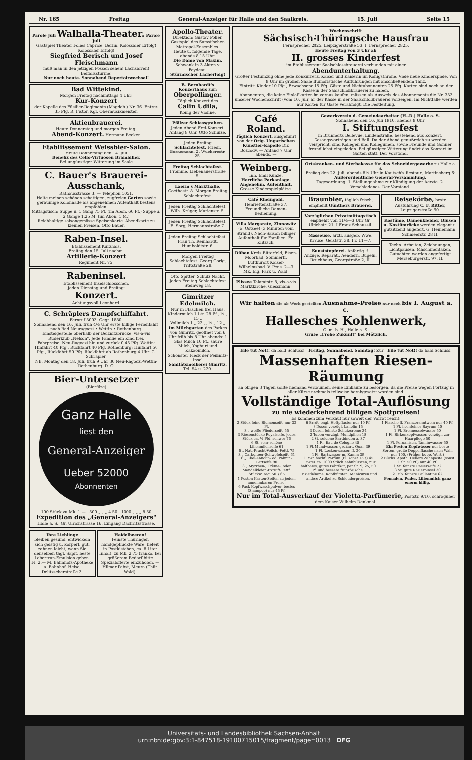Nr. 165 Freitag General-Anzeiger für Halle und den Saalkreis. 15. Juli Seite 15
Parole Juli Walhalla-Theater. Parole Juli
Gastspiel Theater Folies Caprice, Berlin. Kolossaler Erfolg! Kolossaler Erfolg!
Siegfried Berisch und Josef Fleischmann
muß man in den jetzigen Possen sehen! Lachsalven! Beifallsstürme!
Nur noch heute. Sonnabend Repertoirwechsel!
Bad Wittekind.
Morgen Freitag nachmittags 4 Uhr:
Kur-Konzert
der Kapelle des Füsilier-Regiments (Magdeb.) Nr. 36. Entree 35 Pfg. R. Fistor, Kgl. Obermusikmeister.
Aktienbrauerei.
Heute Donnerstag und morgen Freitag:
Abend-Konzert. Hermann Becker.
Etabliissement Weissbier-Salon.
Heute Donnerstag den 14. Juli
Benefiz des Cello-Virtuosen Brambiller.
Bei ungünstiger Witterung im Saale
C. Bauer's Brauerei-Ausschank,
Rathausstrasse 3. — Telephon 1051.
Halte meinen schönen schattigen, zugfreien Garten sowie geräumige Kolonnade als angenehmen Aufenthalt bestens empfohlen.
Mittagstisch: Suppe u. 1 Gang 75 Pf. (im Abon. 60 Pf.) Suppe u. 2 Gänge 1.25 M. (im Abon. 1 M.)
Reichhaltige saisongemässe Speisenkarte. Abendkarte zu kleinen Preisen. Otto Bauer.
Raben-Insel.
Etablissement Kurzhals.
Freitag den 15. Juli nachm.
Artillerie-Konzert
Regiment Nr. 75.
Rabeninsel.
Etablissement Inselschlösschen.
Jeden Dienstag und Freitag:
Konzert.
Achtungsvoll Leonhard.
C. Schräplers Dampfschiffahrt.
Fernruf 3003. Gegr. 1880.
Sonnabend den 16. Juli, früh 4½ Uhr erste billige Ferienfahrt nach Bad Neuragoczi • Wettin • Rothenburg.
Einsteigestelle oberhalb der Beiznitzbrücke, vis-a-vis Ruderklub „Nelson". Jede Familie ein Kind frei.
Fahrpreise: Neu-Ragoczi hin und zurück 0,45 Pfg. Wettin: Hinfahrt 40 Pfg., Rückfahrt 40 Pfg. Rothenburg: Hinfahrt 50 Pfg., Rückfahrt 50 Pfg. Rückfahrt ab Rothenburg 4 Uhr. C. Schräpler.
NB. Montag den 18. Juli, früh 9 Uhr 30 Neu-Ragoczi-Wettin-Rothenburg. D. O.
Bier-Untersetzer
(Bierfilze)
Ganz Halle
liest den
General-Anzeiger
Ueber 52000
Abonnenten
100 Stück zu Mk. 1.— 500 „ „ „ 4.50 1000 „ „ „ 8.50
Expedition des „General-Anzeigers"
Halle a. S., Gr. Ulrichstrasse 16, Eingang Dachritzstrasse.
Ihre Lieblinge
bleiben gesund, entwickeln sich geistig u. körperl. gut, zahnen leicht, wenn Sie denselben tägl. Sapit, beste Lebertran-Emulsion geben. Fl. 2.— M. Bahnhofs-Apotheke a. Bahnhof. Heise, Delitzscherstraße 3.
Heidelbeeren!
Feinste Thüringer, handgepflückte Ware, liefert in Postkistchen, ca. 8 Liter Inhalt, zu Mk. 2.75 franko. Bei größerem Bedarf bitte Spezialofferte einzuholen. — Hilmar Pabst, Meura (Thür. Wald).
Apollo-Theater.
Direktion: Gustav Poller.
Gastspiel des Samst'schen Metropol-Ensembles.
Heute u. folgende Tage, abends 8,15 Uhr:
Die Dame von Maxim.
Schwank in 3 Akten v. Feydeau.
Stürmischer Lacherfolg!
B. Bernhardt's Konzerthaus zum
Oberpollinger.
Täglich Konzert des
Calin Udila,
König der Violine.
Pfälzer Schiessgraben.
Jeden Abend Frei-Konzert. Anfang 8 Uhr. Otto Schulze.
Jeden Freitag Schlachtefest. Friedr. Bornemann, 2. Wucherestr. 25.
Freitag Schlachtefest. Fromme. Liebenauerstraße 5.
Laerm's Markthalle, Goethestr. 8. Morgen Freitag Schlachtefest.
Jeden Freitag Schlachtefest. Wilh. Krüger, Marienstr. 5.
Jeden Freitag Schlachtefest. E. Sorg, Hermannstraße 7.
Jeden Freitag Schlachtefest. Frau Th. Reinhardt, Humboldtstr. 6.
Morgen Freitag Schlachtefest. Georg Gorig, Triftstraße 28.
Otto Spitter, Schulz Nachf. Jeden Freitag Schlachtefest Steinweg 18.
Gimritzer Edelmilch.
Nur in Flaschen frei Haus.
Kindermilch 1 Ltr. 28 Pf., ½ „ 15 „
Vollmilch 1 „ 22 „, ½ „ 12 „
Im Milchgarten des Parkes von Gimritz, geöffnet von 6 Uhr früh bis 8 Uhr abends: 1 Glas Milch 10 Pf., saure Milch, Yoghurt und Kakaomilch.
Schönster Fleck der Peißnitz-Insel
Sanitätsmolkerei Gimritz.
Tel. 54 u. 220.
Wochenschrift
Sächsisch-Thüringsche Hausfrau
Fernsprecher 2825. Leipzigerstraße 53, I. Fernsprecher 2825.
Heute Freitag von 3 Uhr ab
II. grosses Kinderfest
im Etablissement Saalschlossbrauerei verbunden mit einer
Abendunterhaltung.
Großer Festumzug ohne jede Konkurrenz. Kaiser und Kaiserin im Königsthrone. Viele neue Kinderspiele. Von 8 Uhr im großen Saale Humoristische Aufführungen mit anschließendem Tanz.
Eintritt: Kinder 10 Pfg., Erwachsene 15 Pfg. Gäste und Nichtabonnenten 25 Pfg. Karten sind noch an der Kasse in der Saalschloßbrauerei zu haben.
Abonnenten, die keine Einlaßkarten im voraus kaufen, müssen als Ausweis des Abonnements die Nr. 333 unserer Wochenschrift (vom 10. Juli) an der Kasse in der Saalschloßbrauerei vorzeigen. Im Nichtfalle werden nur Karten für Gäste verabfolgt. Die Festleitung.
Café Roland.
Täglich Konzert, ausgeführt von der Orig. Ungarischen Künstler-Kapelle Dir. Bozcody. — Anfang 7 Uhr abends. —
Weinberg.
Inh. Emil Kunze.
Herrliche Parkanlage. Angenehm. Aufenthalt.
Grosse Kinderspielplätze.
Café Rheingold, Henriettenstraße 37. Freundliche Damen-Bedienung.
Villa Margarete, Zinnowitz (a. Ostsee) (3 Minuten vom Strand). Nach-Saison billiger Aufenthalt für Familien. Fr. Klitzsch.
Düben Kreis Bitterfeld, Eisen-Moorbad, Sommerfr. Luftkurort Kaiser-Wilhelmsbad. V. Pens. 2—3 Mk. Eig. Park u. Wald.
Plissee Talamtstr. 8, vis-a-vis Marktkirche. Giessmann.
Gewerkverein d. Gemeindearbeiter (H.-D.) Halle a. S.
Sonnabend den 16. Juli 1910, abends 8 Uhr
I. Stiftungsfest
in Brunnerts Bellevue, Lindenstraße, bestehend aus Konzert, Gesangsvorträgen und Ball. Da der Abend genußreich zu werden verspricht, sind Kollegen und Kolleginnen, sowie Freunde und Gönner freundlichst eingeladen. Bei günstiger Witterung findet das Konzert im Garten statt. Der Vorstand.
Ortskranken- und Sterbekasse für das Schneidergewerbe zu Halle a. S.
Freitag den 22. Juli, abends 8½ Uhr in Kautsch's Restaur., Martinsberg 6:
Außerordentliche General-Versammlung.
Tagesordnung: 1. Stellungnahme zur Kündigung der Aerzte. 2. Verschiedenes. Der Vorstand.
Braunbier, täglich frisch, empfiehlt Günthers Brauerei.
Vorzüglichen Privatmittagstisch empfiehlt von 11½—3 Uhr Gr. Ulrichstr. 21. I Franz Schaussil.
Masseuse, ärztl. ausgeb. Wwe. Krause, Geiststr. 38, I r. 11—7.
Kunststopferei. Anfertig. f. Anzüge, Reparat., Aendern, Bügeln, Rauchhaus, Georgstraße 2, II.
Reisekörbe, beste Ausführung C. F. Ritter, Leipzigerstraße 90.
Kostüme, Damenkleider, Blusen u. Kostümröcke werden elegant u. gutsitzend angefert. G. Heinemann, Schmeerstr. 28 II.
Techn. Arbeiten, Zeichnungen, Lichtpausen, Maschinentaxen, Gutachten werden angefertigt Merseburgerstr. 97, II.
Wir halten die ab Werk gestellten Ausnahme-Preise nur noch bis I. August a. c.
Hallesches Kohlenwerk,
G. m. b. H., Halle a. S.
Grube „Frohe Zukunft" bei Mötzlich.
Eile tut Not!! da bald Schluss! Freitag, Sonnabend, Sonntag! Zur Eile tut Not!! da bald Schluss!
Massenhaften Riesen-Räumung
an obigen 3 Tagen sollte niemand versäumen, seine Einkäufe zu besorgen, da die Preise wegen Fortzug in aller Kürze nochmals teilweise herabgesetzt worden sind.
Vollständige Total-Auflösung
zu nie wiederkehrend billigen Spottpreisen!
Es kommen zum Verkauf nur soweit der Vorrat reicht:
| 3 Stück feine Blumenseife nur 32 Pf. 3 „ weiße Fliederseife 55 3 Riesenstücke Royalseife, jedes Stück ca. ½ Pfd. schwer 76 6 St. sehr schöne Lilienmilchseife 61 6 „ Nat.-Pracht-Veilch.-Fettl. 75 3 „ Carbolteer-Schwefelseife 61 6 „ Ebel-Lanolin- od. Palmit.-Fettseife 90 3 „ Myrrhen-, Crème-, oder Mandelkleien-Extraft-Fettf. Stückw. reg. 50 ₰ 65 1 Posten Karton-Seifen zu jedem annehmbaren Preise. 6 Pack Kopfwaschpulver, bestes (Shampoo) nur 45 Pf. | 6 Briefe engl. Heftpflaster nur 10 Pf. 3 Dosen vorzügl. Lanolin 15 3 Dosen feinste Schutzcreme 34 3 Tuben vorzügl. Mundpillen 18 2 St. seidene Bartbinden a. 37 1 Fl. Eau de Cologne 45 1 Fl. Mundwasser, großart. Qual. 39 1 Fl. Lockenwasser, ff. 20 1 Fl. Bartwasser m. Kamm 39 1 Post. hochf. Parfüm (Fl. sonst 75 ₰) 45 1 Posten ca. 1000 Stück Zahnbürsten, nur haltbares, gutes Fabrikat, per St. 9, 25, 50 Pf. und bessere französische. Frisierkämme, Kopfbürsten, Manicuren und andere Artikel zu Schleuderpreisen. | 1 Flasche ff. Franzbranntwein nur 40 Pf. 1 Fl. hochfeines Bayrum 40 1 Fl. Brennesselwasser 50 1 Fl. Birkenkopfwasser, vorzügl. zur Haarpflege 50 1 Fl. Peruanisch. Tanninwasser 50 Ein Posten Kopfwässer nur beste Sorten, große Doppelflasche nach Wahl nur 100. (Früher bopp. Wert.) 2 Büchs. Apoth. Hellers Zahnpaste (sonst 1 St. 50 Pf.) nur 40 Pf. 1 St. feinste Rasierseife 22 3 St. gute Rasierpinsel 30 2 Tub. feinste Brillantine 62 Pomaden, Puder, Lilienmilch ganz enorm billig. |
Nur im Total-Ausverkauf der Violetta-Parfümerie, Poststr. 9/10, schrägüber dem Kaiser Wilhelm Denkmal.
Universitäts- und Landesbibliothek Sachsen-Anhalt
urn:nbn:de:gbv:3:1-847518-19100715015/fragment/page=0013 DFG